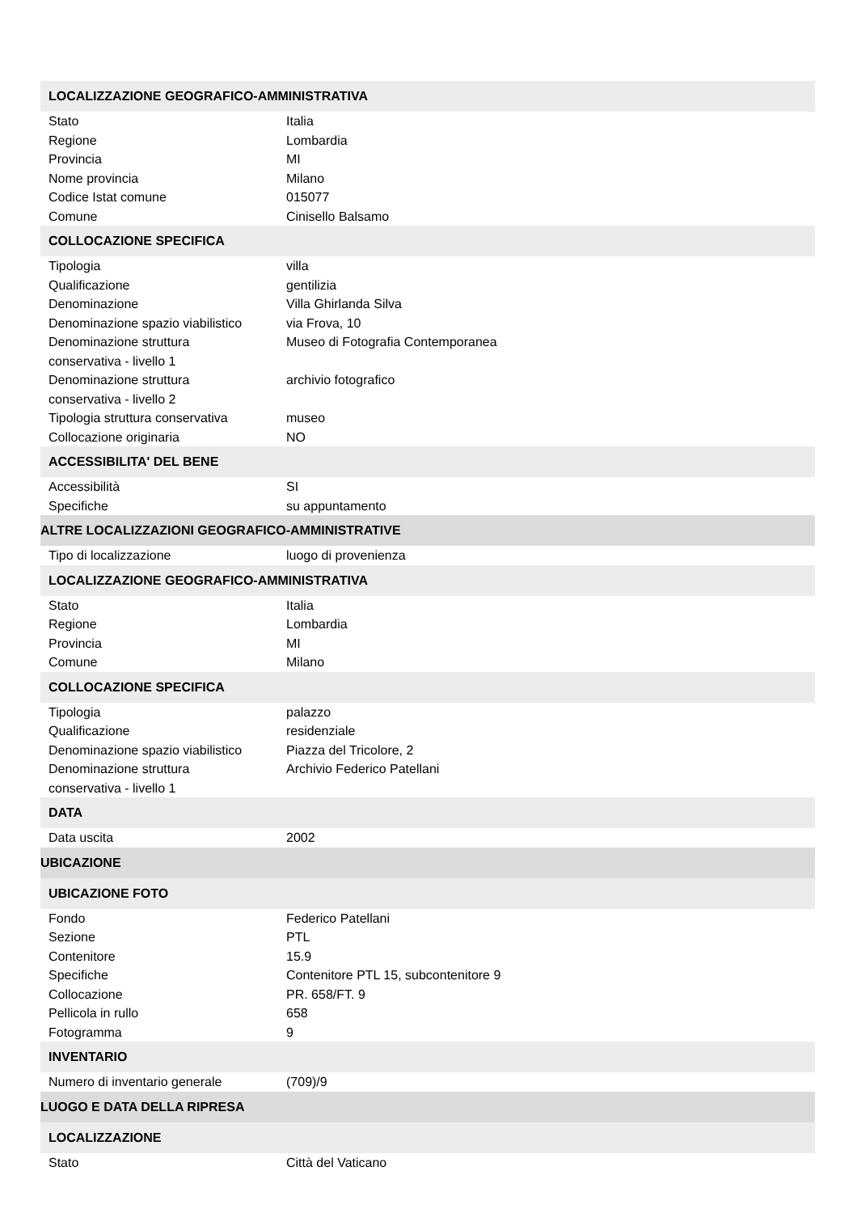| LOCALIZZAZIONE GEOGRAFICO-AMMINISTRATIVA | |
| Stato | Italia |
| Regione | Lombardia |
| Provincia | MI |
| Nome provincia | Milano |
| Codice Istat comune | 015077 |
| Comune | Cinisello Balsamo |
| COLLOCAZIONE SPECIFICA | |
| Tipologia | villa |
| Qualificazione | gentilizia |
| Denominazione | Villa Ghirlanda Silva |
| Denominazione spazio viabilistico | via Frova, 10 |
| Denominazione struttura conservativa - livello 1 | Museo di Fotografia Contemporanea |
| Denominazione struttura conservativa - livello 2 | archivio fotografico |
| Tipologia struttura conservativa | museo |
| Collocazione originaria | NO |
| ACCESSIBILITA' DEL BENE | |
| Accessibilità | SI |
| Specifiche | su appuntamento |
| ALTRE LOCALIZZAZIONI GEOGRAFICO-AMMINISTRATIVE | |
| Tipo di localizzazione | luogo di provenienza |
| LOCALIZZAZIONE GEOGRAFICO-AMMINISTRATIVA | |
| Stato | Italia |
| Regione | Lombardia |
| Provincia | MI |
| Comune | Milano |
| COLLOCAZIONE SPECIFICA | |
| Tipologia | palazzo |
| Qualificazione | residenziale |
| Denominazione spazio viabilistico | Piazza del Tricolore, 2 |
| Denominazione struttura conservativa - livello 1 | Archivio Federico Patellani |
| DATA | |
| Data uscita | 2002 |
| UBICAZIONE | |
| UBICAZIONE FOTO | |
| Fondo | Federico Patellani |
| Sezione | PTL |
| Contenitore | 15.9 |
| Specifiche | Contenitore PTL 15, subcontenitore 9 |
| Collocazione | PR. 658/FT. 9 |
| Pellicola in rullo | 658 |
| Fotogramma | 9 |
| INVENTARIO | |
| Numero di inventario generale | (709)/9 |
| LUOGO E DATA DELLA RIPRESA | |
| LOCALIZZAZIONE | |
| Stato | Città del Vaticano |